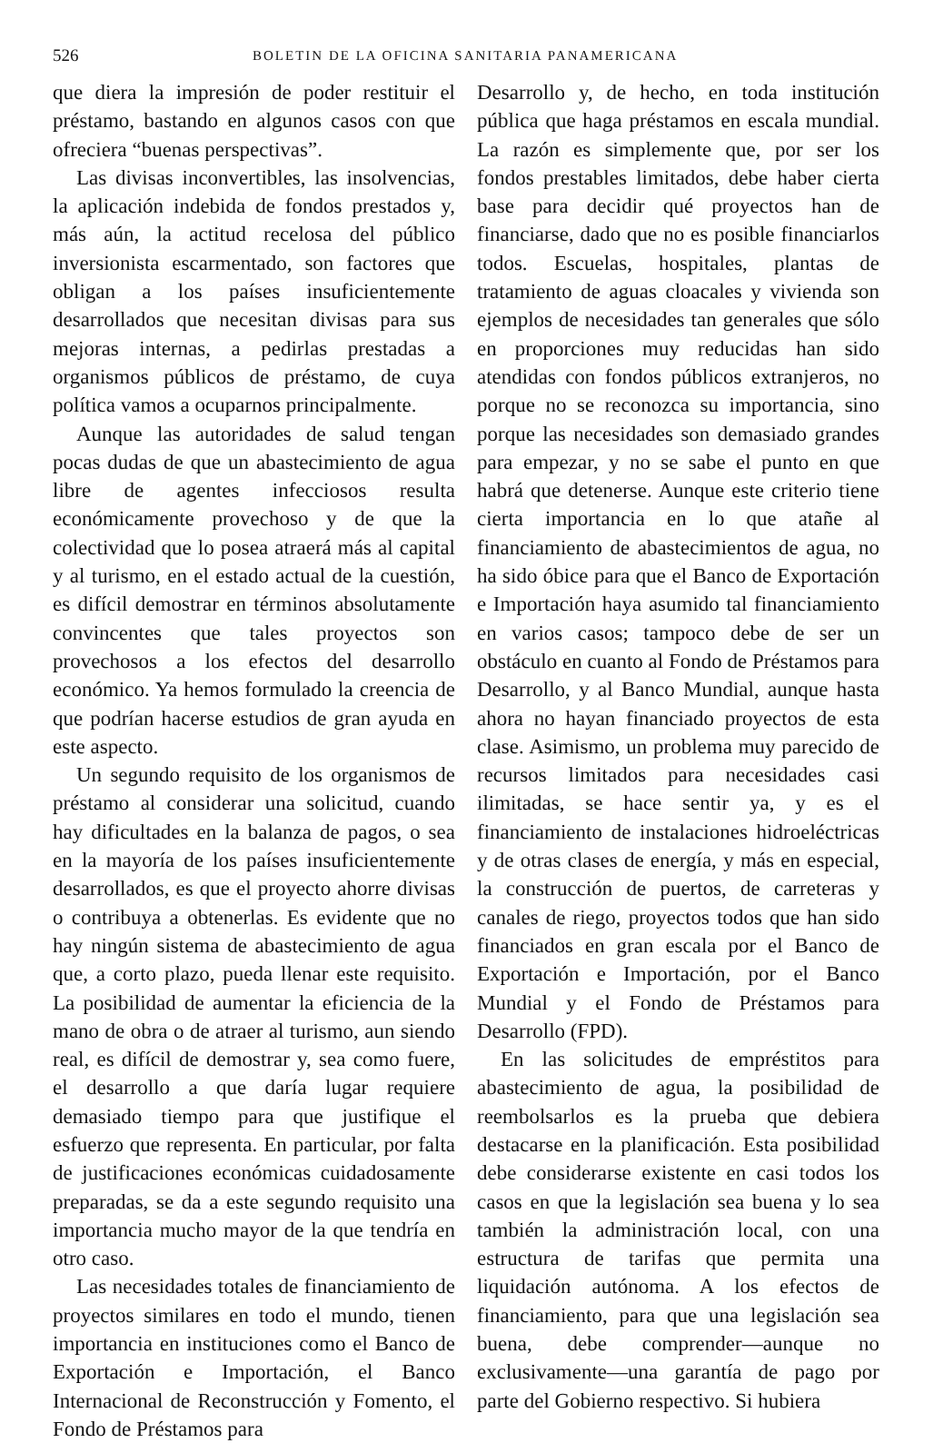526 BOLETIN DE LA OFICINA SANITARIA PANAMERICANA
que diera la impresión de poder restituir el préstamo, bastando en algunos casos con que ofreciera “buenas perspectivas”.
Las divisas inconvertibles, las insolvencias, la aplicación indebida de fondos prestados y, más aún, la actitud recelosa del público inversionista escarmentado, son factores que obligan a los países insuficientemente desarrollados que necesitan divisas para sus mejoras internas, a pedirlas prestadas a organismos públicos de préstamo, de cuya política vamos a ocuparnos principalmente.
Aunque las autoridades de salud tengan pocas dudas de que un abastecimiento de agua libre de agentes infecciosos resulta económicamente provechoso y de que la colectividad que lo posea atraerá más al capital y al turismo, en el estado actual de la cuestión, es difícil demostrar en términos absolutamente convincentes que tales proyectos son provechosos a los efectos del desarrollo económico. Ya hemos formulado la creencia de que podrían hacerse estudios de gran ayuda en este aspecto.
Un segundo requisito de los organismos de préstamo al considerar una solicitud, cuando hay dificultades en la balanza de pagos, o sea en la mayoría de los países insuficientemente desarrollados, es que el proyecto ahorre divisas o contribuya a obtenerlas. Es evidente que no hay ningún sistema de abastecimiento de agua que, a corto plazo, pueda llenar este requisito. La posibilidad de aumentar la eficiencia de la mano de obra o de atraer al turismo, aun siendo real, es difícil de demostrar y, sea como fuere, el desarrollo a que daría lugar requiere demasiado tiempo para que justifique el esfuerzo que representa. En particular, por falta de justificaciones económicas cuidadosamente preparadas, se da a este segundo requisito una importancia mucho mayor de la que tendría en otro caso.
Las necesidades totales de financiamiento de proyectos similares en todo el mundo, tienen importancia en instituciones como el Banco de Exportación e Importación, el Banco Internacional de Reconstrucción y Fomento, el Fondo de Préstamos para
Desarrollo y, de hecho, en toda institución pública que haga préstamos en escala mundial. La razón es simplemente que, por ser los fondos prestables limitados, debe haber cierta base para decidir qué proyectos han de financiarse, dado que no es posible financiarlos todos. Escuelas, hospitales, plantas de tratamiento de aguas cloacales y vivienda son ejemplos de necesidades tan generales que sólo en proporciones muy reducidas han sido atendidas con fondos públicos extranjeros, no porque no se reconozca su importancia, sino porque las necesidades son demasiado grandes para empezar, y no se sabe el punto en que habrá que detenerse. Aunque este criterio tiene cierta importancia en lo que atañe al financiamiento de abastecimientos de agua, no ha sido óbice para que el Banco de Exportación e Importación haya asumido tal financiamiento en varios casos; tampoco debe de ser un obstáculo en cuanto al Fondo de Préstamos para Desarrollo, y al Banco Mundial, aunque hasta ahora no hayan financiado proyectos de esta clase. Asimismo, un problema muy parecido de recursos limitados para necesidades casi ilimitadas, se hace sentir ya, y es el financiamiento de instalaciones hidroeléctricas y de otras clases de energía, y más en especial, la construcción de puertos, de carreteras y canales de riego, proyectos todos que han sido financiados en gran escala por el Banco de Exportación e Importación, por el Banco Mundial y el Fondo de Préstamos para Desarrollo (FPD).
En las solicitudes de empréstitos para abastecimiento de agua, la posibilidad de reembolsarlos es la prueba que debiera destacarse en la planificación. Esta posibilidad debe considerarse existente en casi todos los casos en que la legislación sea buena y lo sea también la administración local, con una estructura de tarifas que permita una liquidación autónoma. A los efectos de financiamiento, para que una legislación sea buena, debe comprender—aunque no exclusivamente—una garantía de pago por parte del Gobierno respectivo. Si hubiera